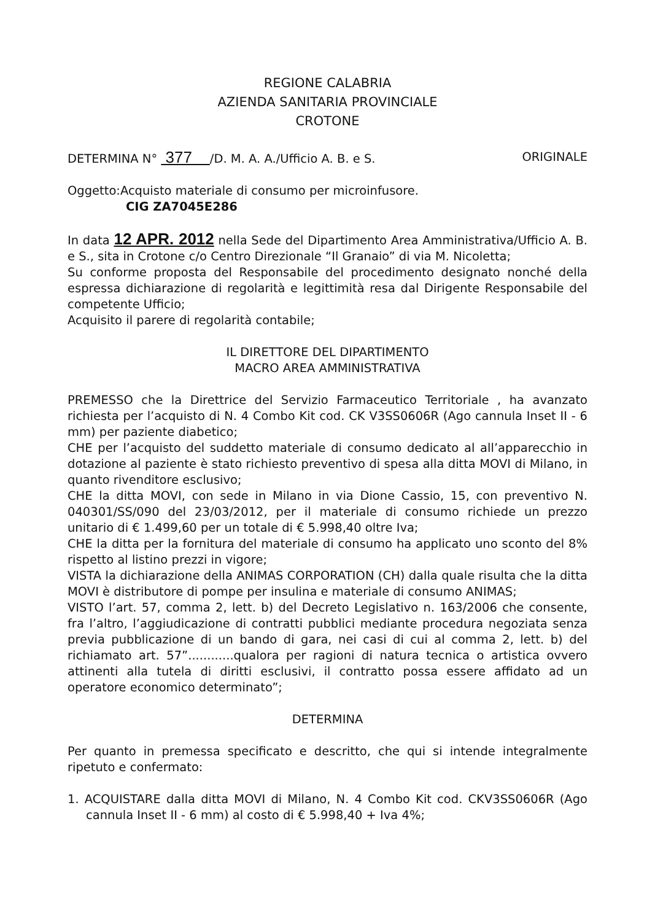REGIONE CALABRIA
AZIENDA SANITARIA PROVINCIALE
CROTONE
DETERMINA N° 377 /D. M. A. A./Ufficio A. B. e S. ORIGINALE
Oggetto:Acquisto materiale di consumo per microinfusore.
CIG ZA7045E286
In data 12 APR. 2012 nella Sede del Dipartimento Area Amministrativa/Ufficio A. B. e S., sita in Crotone c/o Centro Direzionale “Il Granaio” di via M. Nicoletta;
Su conforme proposta del Responsabile del procedimento designato nonché della espressa dichiarazione di regolarità e legittimità resa dal Dirigente Responsabile del competente Ufficio;
Acquisito il parere di regolarità contabile;
IL DIRETTORE DEL DIPARTIMENTO
MACRO AREA AMMINISTRATIVA
PREMESSO che la Direttrice del Servizio Farmaceutico Territoriale , ha avanzato richiesta per l’acquisto di N. 4 Combo Kit cod. CK V3SS0606R (Ago cannula Inset II - 6 mm) per paziente diabetico;
CHE per l’acquisto del suddetto materiale di consumo dedicato al all’apparecchio in dotazione al paziente è stato richiesto preventivo di spesa alla ditta MOVI di Milano, in quanto rivenditore esclusivo;
CHE la ditta MOVI, con sede in Milano in via Dione Cassio, 15, con preventivo N. 040301/SS/090 del 23/03/2012, per il materiale di consumo richiede un prezzo unitario di € 1.499,60 per un totale di € 5.998,40 oltre Iva;
CHE la ditta per la fornitura del materiale di consumo ha applicato uno sconto del 8% rispetto al listino prezzi in vigore;
VISTA la dichiarazione della ANIMAS CORPORATION (CH) dalla quale risulta che la ditta MOVI è distributore di pompe per insulina e materiale di consumo ANIMAS;
VISTO l’art. 57, comma 2, lett. b) del Decreto Legislativo n. 163/2006 che consente, fra l’altro, l’aggiudicazione di contratti pubblici mediante procedura negoziata senza previa pubblicazione di un bando di gara, nei casi di cui al comma 2, lett. b) del richiamato art. 57”............qualora per ragioni di natura tecnica o artistica ovvero attinenti alla tutela di diritti esclusivi, il contratto possa essere affidato ad un operatore economico determinato”;
DETERMINA
Per quanto in premessa specificato e descritto, che qui si intende integralmente ripetuto e confermato:
1. ACQUISTARE dalla ditta MOVI di Milano, N. 4 Combo Kit cod. CKV3SS0606R (Ago cannula Inset II - 6 mm) al costo di € 5.998,40 + Iva 4%;